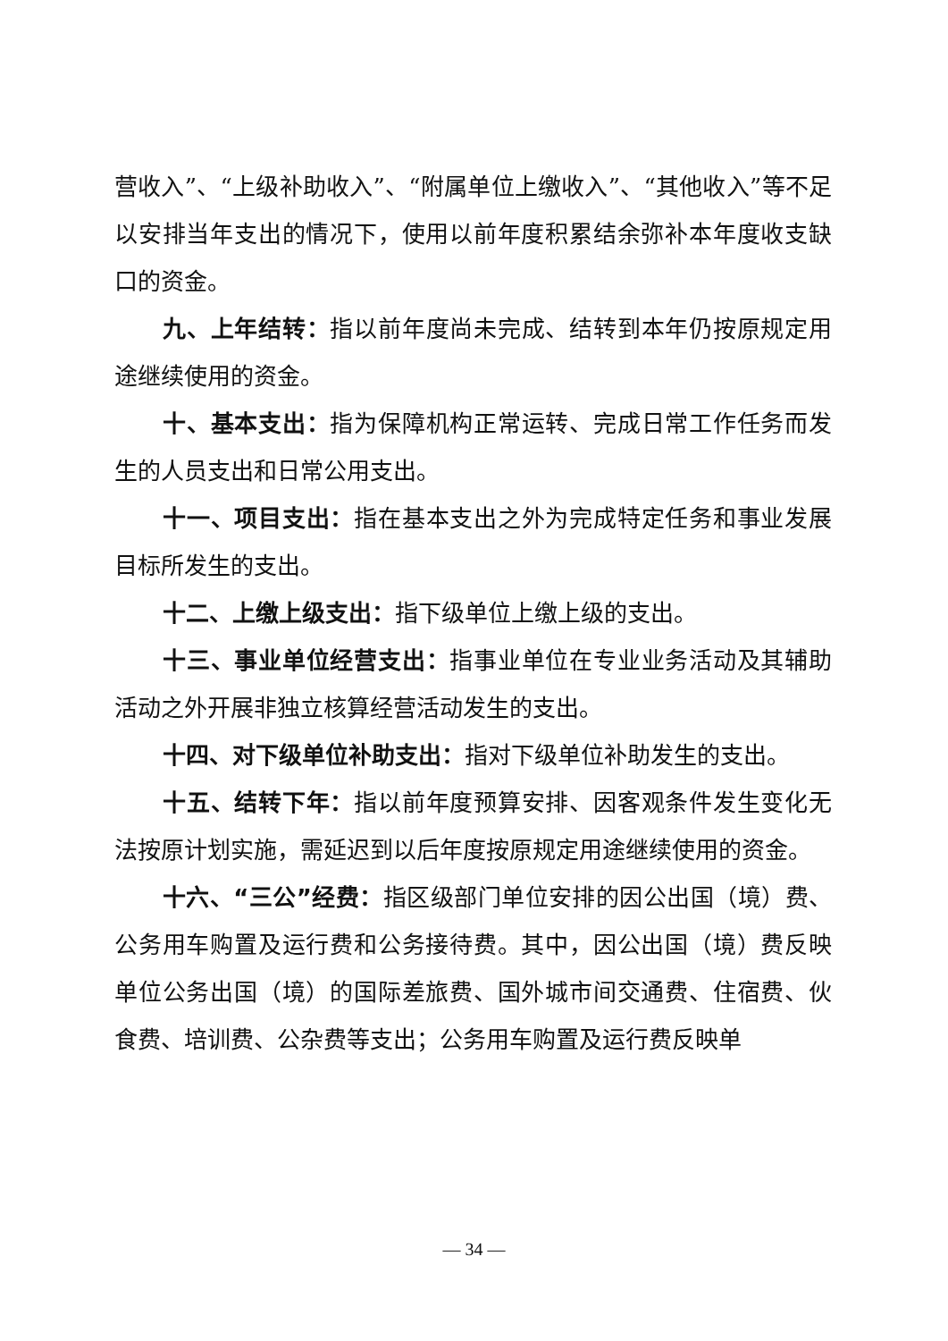营收入”、“上级补助收入”、“附属单位上缴收入”、“其他收入”等不足以安排当年支出的情况下，使用以前年度积累结余弥补本年度收支缺口的资金。
九、上年结转：指以前年度尚未完成、结转到本年仍按原规定用途继续使用的资金。
十、基本支出：指为保障机构正常运转、完成日常工作任务而发生的人员支出和日常公用支出。
十一、项目支出：指在基本支出之外为完成特定任务和事业发展目标所发生的支出。
十二、上缴上级支出：指下级单位上缴上级的支出。
十三、事业单位经营支出：指事业单位在专业业务活动及其辅助活动之外开展非独立核算经营活动发生的支出。
十四、对下级单位补助支出：指对下级单位补助发生的支出。
十五、结转下年：指以前年度预算安排、因客观条件发生变化无法按原计划实施，需延迟到以后年度按原规定用途继续使用的资金。
十六、“三公”经费：指区级部门单位安排的因公出国（境）费、公务用车购置及运行费和公务接待费。其中，因公出国（境）费反映单位公务出国（境）的国际差旅费、国外城市间交通费、住宿费、伙食费、培训费、公杂费等支出；公务用车购置及运行费反映单
— 34 —